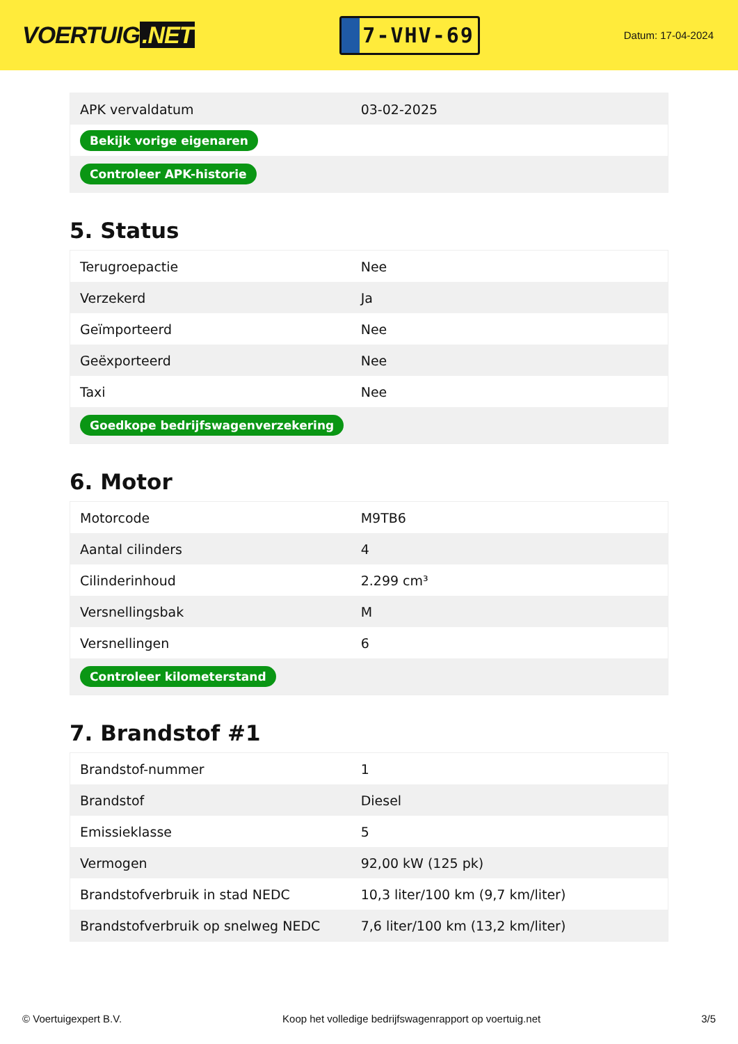VOERTUIG.NET
7-VHV-69
Datum: 17-04-2024
| APK vervaldatum | 03-02-2025 |
| Bekijk vorige eigenaren | |
| Controleer APK-historie | |
5. Status
| Terugroepactie | Nee |
| Verzekerd | Ja |
| Geïmporteerd | Nee |
| Geëxporteerd | Nee |
| Taxi | Nee |
| Goedkope bedrijfswagenverzekering | |
6. Motor
| Motorcode | M9TB6 |
| Aantal cilinders | 4 |
| Cilinderinhoud | 2.299 cm³ |
| Versnellingsbak | M |
| Versnellingen | 6 |
| Controleer kilometerstand | |
7. Brandstof #1
| Brandstof-nummer | 1 |
| Brandstof | Diesel |
| Emissieklasse | 5 |
| Vermogen | 92,00 kW (125 pk) |
| Brandstofverbruik in stad NEDC | 10,3 liter/100 km (9,7 km/liter) |
| Brandstofverbruik op snelweg NEDC | 7,6 liter/100 km (13,2 km/liter) |
© Voertuigexpert B.V. Koop het volledige bedrijfswagenrapport op voertuig.net 3/5